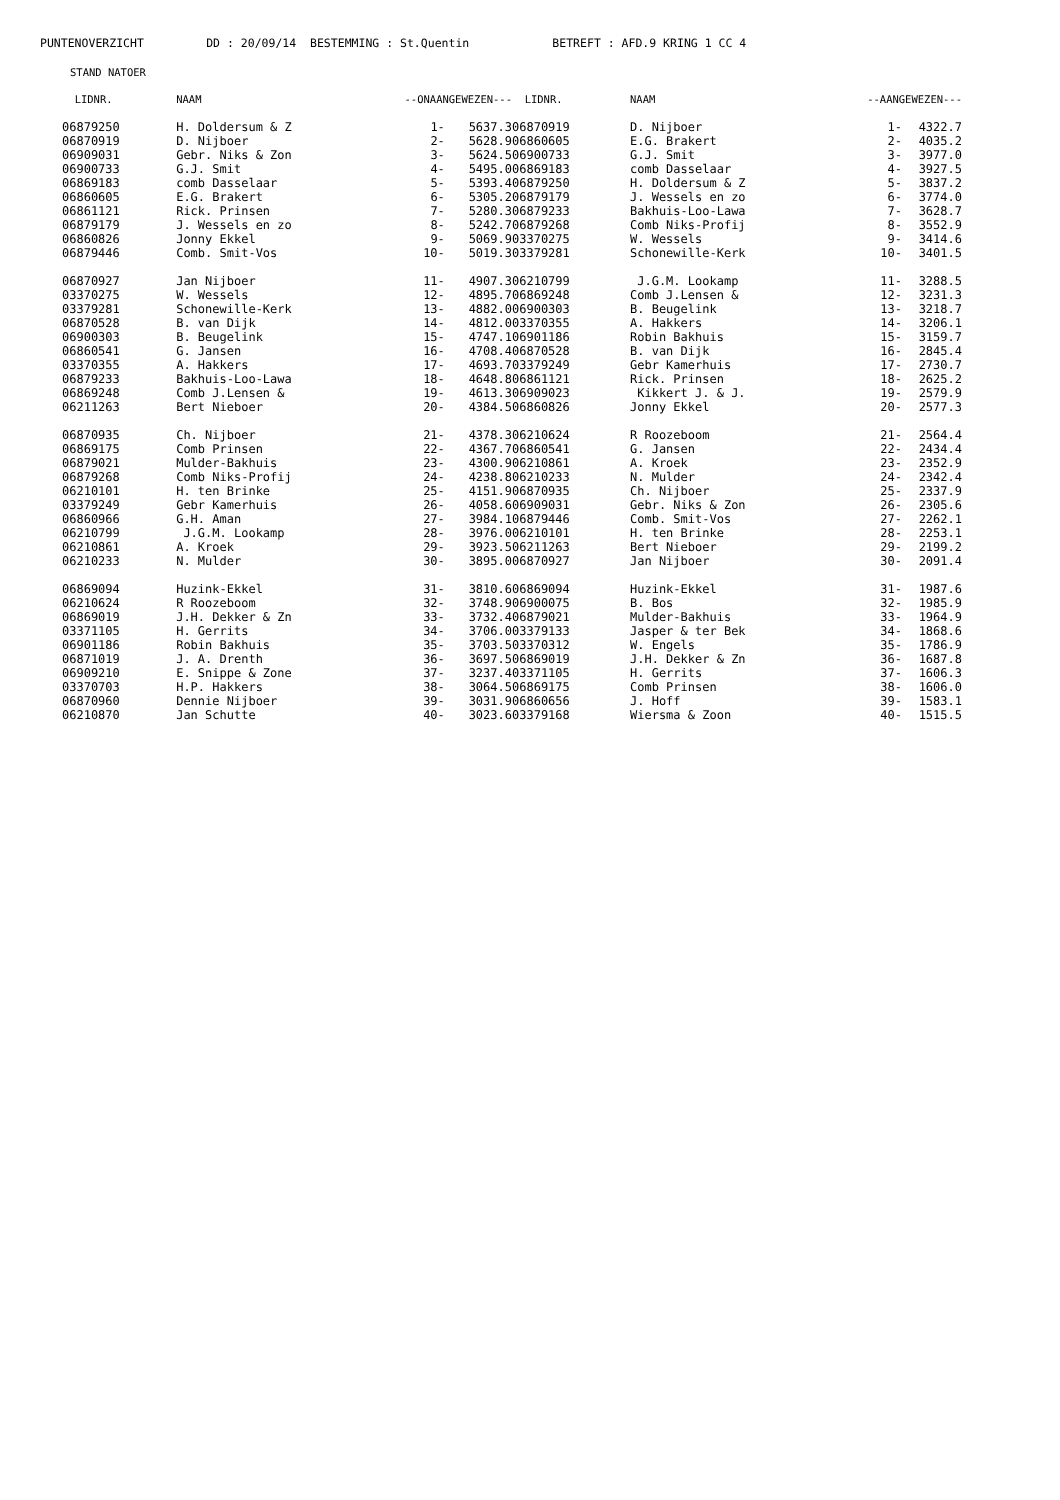PUNTENOVERZICHT DD : 20/09/14 BESTEMMING : St.Quentin BETREFT : AFD.9 KRING 1 CC 4
STAND NATOER
| LIDNR. | NAAM | --ONAANGEWEZEN--- | |
| --- | --- | --- | --- |
| 06879250 | H. Doldersum & Z | 1- | 5637.3 |
| 06870919 | D. Nijboer | 2- | 5628.9 |
| 06909031 | Gebr. Niks & Zon | 3- | 5624.5 |
| 06900733 | G.J. Smit | 4- | 5495.0 |
| 06869183 | comb Dasselaar | 5- | 5393.4 |
| 06860605 | E.G. Brakert | 6- | 5305.2 |
| 06861121 | Rick. Prinsen | 7- | 5280.3 |
| 06879179 | J. Wessels en zo | 8- | 5242.7 |
| 06860826 | Jonny Ekkel | 9- | 5069.9 |
| 06879446 | Comb. Smit-Vos | 10- | 5019.3 |
| 06870927 | Jan Nijboer | 11- | 4907.3 |
| 03370275 | W. Wessels | 12- | 4895.7 |
| 03379281 | Schonewille-Kerk | 13- | 4882.0 |
| 06870528 | B. van Dijk | 14- | 4812.0 |
| 06900303 | B. Beugelink | 15- | 4747.1 |
| 06860541 | G. Jansen | 16- | 4708.4 |
| 03370355 | A. Hakkers | 17- | 4693.7 |
| 06879233 | Bakhuis-Loo-Lawa | 18- | 4648.8 |
| 06869248 | Comb J.Lensen & | 19- | 4613.3 |
| 06211263 | Bert Nieboer | 20- | 4384.5 |
| 06870935 | Ch. Nijboer | 21- | 4378.3 |
| 06869175 | Comb Prinsen | 22- | 4367.7 |
| 06879021 | Mulder-Bakhuis | 23- | 4300.9 |
| 06879268 | Comb Niks-Profij | 24- | 4238.8 |
| 06210101 | H. ten Brinke | 25- | 4151.9 |
| 03379249 | Gebr Kamerhuis | 26- | 4058.6 |
| 06860966 | G.H. Aman | 27- | 3984.1 |
| 06210799 | J.G.M. Lookamp | 28- | 3976.0 |
| 06210861 | A. Kroek | 29- | 3923.5 |
| 06210233 | N. Mulder | 30- | 3895.0 |
| 06869094 | Huzink-Ekkel | 31- | 3810.6 |
| 06210624 | R Roozeboom | 32- | 3748.9 |
| 06869019 | J.H. Dekker & Zn | 33- | 3732.4 |
| 03371105 | H. Gerrits | 34- | 3706.0 |
| 06901186 | Robin Bakhuis | 35- | 3703.5 |
| 06871019 | J. A. Drenth | 36- | 3697.5 |
| 06909210 | E. Snippe & Zone | 37- | 3237.4 |
| 03370703 | H.P. Hakkers | 38- | 3064.5 |
| 06870960 | Dennie Nijboer | 39- | 3031.9 |
| 06210870 | Jan Schutte | 40- | 3023.6 |
| LIDNR. | NAAM | --AANGEWEZEN--- | |
| --- | --- | --- | --- |
| 06870919 | D. Nijboer | 1- | 4322.7 |
| 06860605 | E.G. Brakert | 2- | 4035.2 |
| 06900733 | G.J. Smit | 3- | 3977.0 |
| 06869183 | comb Dasselaar | 4- | 3927.5 |
| 06879250 | H. Doldersum & Z | 5- | 3837.2 |
| 06879179 | J. Wessels en zo | 6- | 3774.0 |
| 06879233 | Bakhuis-Loo-Lawa | 7- | 3628.7 |
| 06879268 | Comb Niks-Profij | 8- | 3552.9 |
| 03370275 | W. Wessels | 9- | 3414.6 |
| 03379281 | Schonewille-Kerk | 10- | 3401.5 |
| 06210799 | J.G.M. Lookamp | 11- | 3288.5 |
| 06869248 | Comb J.Lensen & | 12- | 3231.3 |
| 06900303 | B. Beugelink | 13- | 3218.7 |
| 03370355 | A. Hakkers | 14- | 3206.1 |
| 06901186 | Robin Bakhuis | 15- | 3159.7 |
| 06870528 | B. van Dijk | 16- | 2845.4 |
| 03379249 | Gebr Kamerhuis | 17- | 2730.7 |
| 06861121 | Rick. Prinsen | 18- | 2625.2 |
| 06909023 | Kikkert J. & J. | 19- | 2579.9 |
| 06860826 | Jonny Ekkel | 20- | 2577.3 |
| 06210624 | R Roozeboom | 21- | 2564.4 |
| 06860541 | G. Jansen | 22- | 2434.4 |
| 06210861 | A. Kroek | 23- | 2352.9 |
| 06210233 | N. Mulder | 24- | 2342.4 |
| 06870935 | Ch. Nijboer | 25- | 2337.9 |
| 06909031 | Gebr. Niks & Zon | 26- | 2305.6 |
| 06879446 | Comb. Smit-Vos | 27- | 2262.1 |
| 06210101 | H. ten Brinke | 28- | 2253.1 |
| 06211263 | Bert Nieboer | 29- | 2199.2 |
| 06870927 | Jan Nijboer | 30- | 2091.4 |
| 06869094 | Huzink-Ekkel | 31- | 1987.6 |
| 06900075 | B. Bos | 32- | 1985.9 |
| 06879021 | Mulder-Bakhuis | 33- | 1964.9 |
| 03379133 | Jasper & ter Bek | 34- | 1868.6 |
| 03370312 | W. Engels | 35- | 1786.9 |
| 06869019 | J.H. Dekker & Zn | 36- | 1687.8 |
| 03371105 | H. Gerrits | 37- | 1606.3 |
| 06869175 | Comb Prinsen | 38- | 1606.0 |
| 06860656 | J. Hoff | 39- | 1583.1 |
| 03379168 | Wiersma & Zoon | 40- | 1515.5 |